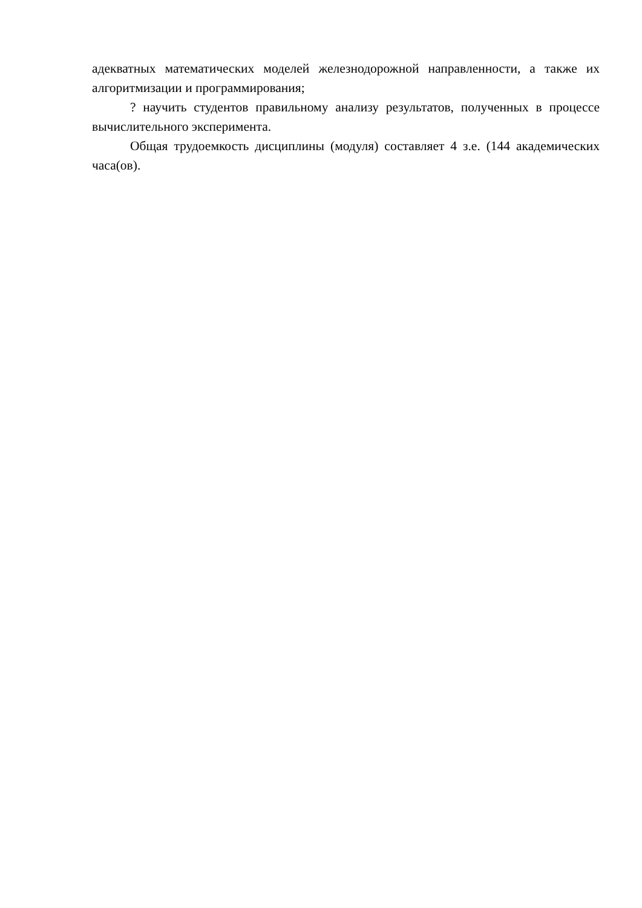адекватных математических моделей железнодорожной направленности, а также их алгоритмизации и программирования;
? научить студентов правильному анализу результатов, полученных в процессе вычислительного эксперимента.
Общая трудоемкость дисциплины (модуля) составляет 4 з.е. (144 академических часа(ов).